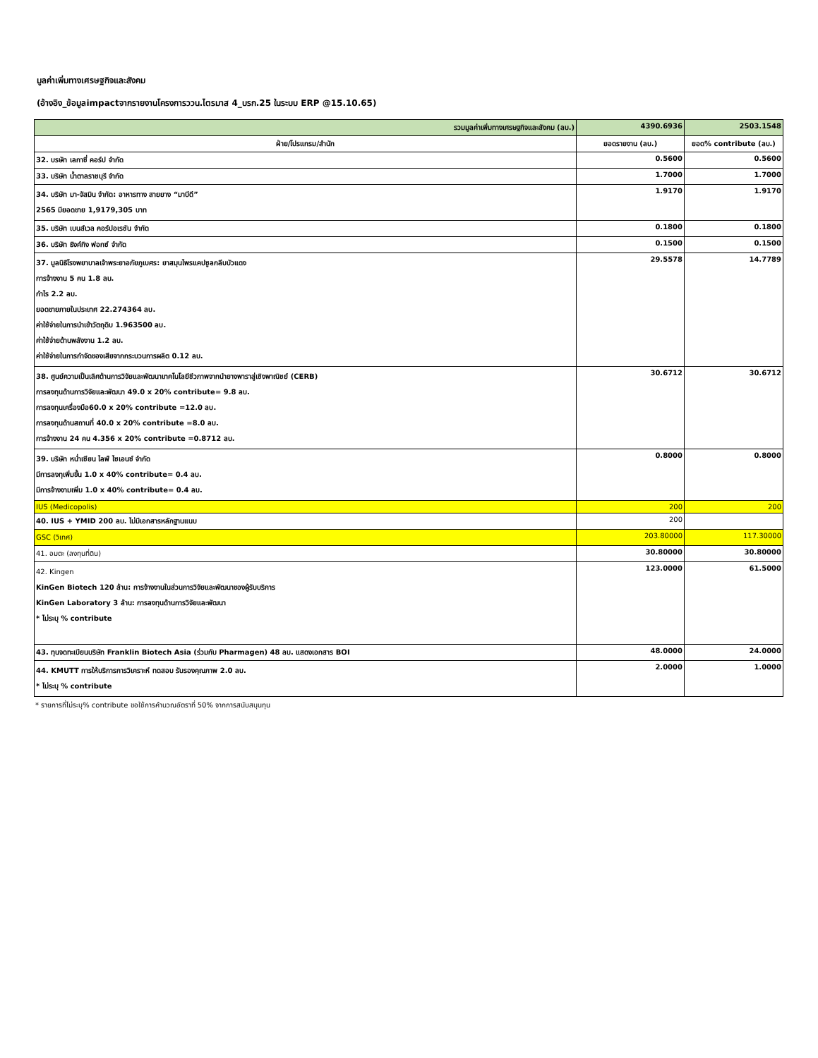มูลค่าเพิ่มทางเศรษฐกิจและสังคม
(อ้างอิง_ข้อมูลimpactจากรายงานโครงการววน.ไตรมาส 4_บรก.25 ในระบบ ERP @15.10.65)
| รวมมูลค่าเพิ่มทางเศรษฐกิจและสังคม (ลบ.) | 4390.6936 | 2503.1548 |
| ฝ่าย/โปรแกรม/สำนัก | ยอดรายงาน (ลบ.) | ยอด% contribute (ลบ.) |
| 32. บรษัท เลกาซี่ คอร์ป จำกัด | 0.5600 | 0.5600 |
| 33. บริษัท น้ำตาลราชบุรี จำกัด | 1.7000 | 1.7000 |
| 34. บริษัท มา-จัสมิน จำกัด: อาหารทาง สายยาง “มาบีดี” 2565 มียอดขาย 1,9179,305 บาท | 1.9170 | 1.9170 |
| 35. บริษัท เบนส์เวล คอร์ปอเรชัน จำกัด | 0.1800 | 0.1800 |
| 36. บริษัท ธิงค์กิง ฟอกซ์ จำกัด | 0.1500 | 0.1500 |
| 37. มูลนิธิโรงพยาบาลเจ้าพระยาอภัยภูเบศร: ยาสมุนไพรแคปซูลกลีบบัวแดง การจ้างงาน 5 คน 1.8 ลบ. กำไร 2.2 ลบ. ยอดขายภายในประเทศ 22.274364 ลบ. ค่าใช้จ่ายในการนำเข้าวัตถุดิบ 1.963500 ลบ. ค่าใช้จ่ายด้านพลังงาน 1.2 ลบ. ค่าใช้จ่ายในการกำจัดของเสียจากกระบวนการผลิต 0.12 ลบ. | 29.5578 | 14.7789 |
| 38. ศูนย์ความเป็นเลิศด้านการวิจัยและพัฒนาเทคโนโลยีชีวภาพจากนำยางพาราสู่เชิงพาณิชย์ (CERB) การลงทุนด้านการวิจัยและพัฒนา 49.0 x 20% contribute= 9.8 ลบ. การลงทุนเครื่องมือ60.0 x 20% contribute =12.0 ลบ. การลงทุนด้านสถานที่ 40.0 x 20% contribute =8.0 ลบ. การจ้างงาน 24 คน 4.356 x 20% contribute =0.8712 ลบ. | 30.6712 | 30.6712 |
| 39. บริษัท หน่ำเซียน ไลฟ์ ไซเอนซ์ จำกัด มีการลงทุเพิ่มขึ้น 1.0 x 40% contribute= 0.4 ลบ. มีการจ้างงามเพิ่ม 1.0 x 40% contribute= 0.4 ลบ. | 0.8000 | 0.8000 |
| IUS (Medicopolis) | 200 | 200 |
| 40. IUS + YMID 200 ลบ. ไม่มีเอกสารหลักฐานแนบ | 200 | |
| GSC (วิเทศ) | 203.80000 | 117.30000 |
| 41. อมตะ (ลงทุนที่ดิน) | 30.80000 | 30.80000 |
| 42. Kingen KinGen Biotech 120 ล้าน: การจ้างงานในส่วนการวิจัยและพัฒนาของผู้รับบริการ KinGen Laboratory 3 ล้าน: การลงทุนด้านการวิจัยและพัฒนา * ไม่ระบุ % contribute | 123.0000 | 61.5000 |
| 43. ทุนจดทะเบียนบริษัท Franklin Biotech Asia (ร่วมกับ Pharmagen) 48 ลบ. แสดงเอกสาร BOI | 48.0000 | 24.0000 |
| 44. KMUTT การให้บริการการวิเคราะห์ ทดสอบ รับรองคุณภาพ 2.0 ลบ. * ไม่ระบุ % contribute | 2.0000 | 1.0000 |
* รายการที่ไม่ระบุ% contribute ขอใช้การคำนวณอัตราที่ 50% จากการสนับสนุนทุน